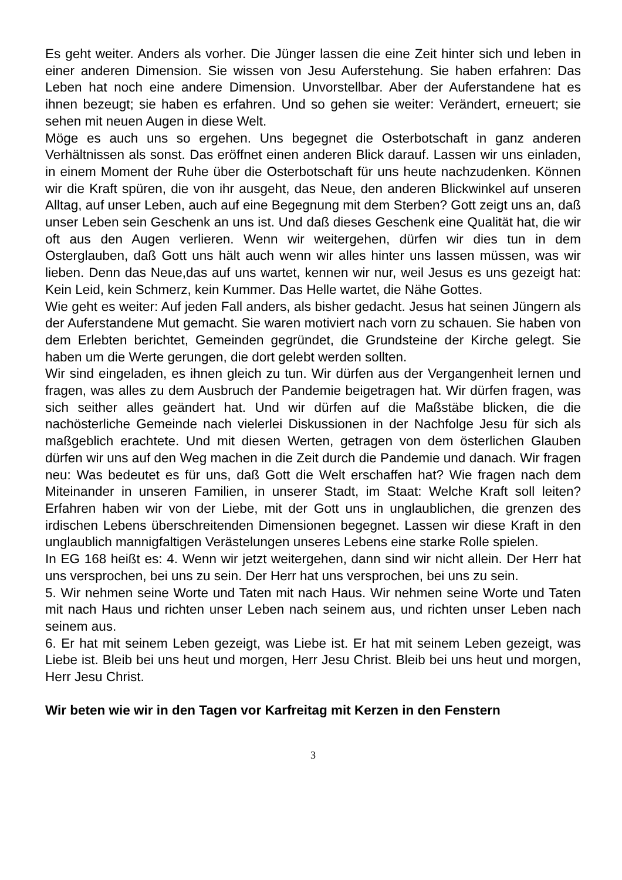Es geht weiter. Anders als vorher. Die Jünger lassen die eine Zeit hinter sich und leben in einer anderen Dimension. Sie wissen von Jesu Auferstehung. Sie haben erfahren: Das Leben hat noch eine andere Dimension. Unvorstellbar. Aber der Auferstandene hat es ihnen bezeugt; sie haben es erfahren. Und so gehen sie weiter: Verändert, erneuert; sie sehen mit neuen Augen in diese Welt.
Möge es auch uns so ergehen. Uns begegnet die Osterbotschaft in ganz anderen Verhältnissen als sonst. Das eröffnet einen anderen Blick darauf. Lassen wir uns einladen, in einem Moment der Ruhe über die Osterbotschaft für uns heute nachzudenken. Können wir die Kraft spüren, die von ihr ausgeht, das Neue, den anderen Blickwinkel auf unseren Alltag, auf unser Leben, auch auf eine Begegnung mit dem Sterben? Gott zeigt uns an, daß unser Leben sein Geschenk an uns ist. Und daß dieses Geschenk eine Qualität hat, die wir oft aus den Augen verlieren. Wenn wir weitergehen, dürfen wir dies tun in dem Osterglauben, daß Gott uns hält auch wenn wir alles hinter uns lassen müssen, was wir lieben. Denn das Neue,das auf uns wartet, kennen wir nur, weil Jesus es uns gezeigt hat: Kein Leid, kein Schmerz, kein Kummer. Das Helle wartet, die Nähe Gottes.
Wie geht es weiter: Auf jeden Fall anders, als bisher gedacht. Jesus hat seinen Jüngern als der Auferstandene Mut gemacht. Sie waren motiviert nach vorn zu schauen. Sie haben von dem Erlebten berichtet, Gemeinden gegründet, die Grundsteine der Kirche gelegt. Sie haben um die Werte gerungen, die dort gelebt werden sollten.
Wir sind eingeladen, es ihnen gleich zu tun. Wir dürfen aus der Vergangenheit lernen und fragen, was alles zu dem Ausbruch der Pandemie beigetragen hat. Wir dürfen fragen, was sich seither alles geändert hat. Und wir dürfen auf die Maßstäbe blicken, die die nachösterliche Gemeinde nach vielerlei Diskussionen in der Nachfolge Jesu für sich als maßgeblich erachtete. Und mit diesen Werten, getragen von dem österlichen Glauben dürfen wir uns auf den Weg machen in die Zeit durch die Pandemie und danach. Wir fragen neu: Was bedeutet es für uns, daß Gott die Welt erschaffen hat? Wie fragen nach dem Miteinander in unseren Familien, in unserer Stadt, im Staat: Welche Kraft soll leiten? Erfahren haben wir von der Liebe, mit der Gott uns in unglaublichen, die grenzen des irdischen Lebens überschreitenden Dimensionen begegnet. Lassen wir diese Kraft in den unglaublich mannigfaltigen Verästelungen unseres Lebens eine starke Rolle spielen.
In EG 168 heißt es: 4. Wenn wir jetzt weitergehen, dann sind wir nicht allein. Der Herr hat uns versprochen, bei uns zu sein. Der Herr hat uns versprochen, bei uns zu sein.
5. Wir nehmen seine Worte und Taten mit nach Haus. Wir nehmen seine Worte und Taten mit nach Haus und richten unser Leben nach seinem aus, und richten unser Leben nach seinem aus.
6. Er hat mit seinem Leben gezeigt, was Liebe ist. Er hat mit seinem Leben gezeigt, was Liebe ist. Bleib bei uns heut und morgen, Herr Jesu Christ. Bleib bei uns heut und morgen, Herr Jesu Christ.
Wir beten wie wir in den Tagen vor Karfreitag mit Kerzen in den Fenstern
3